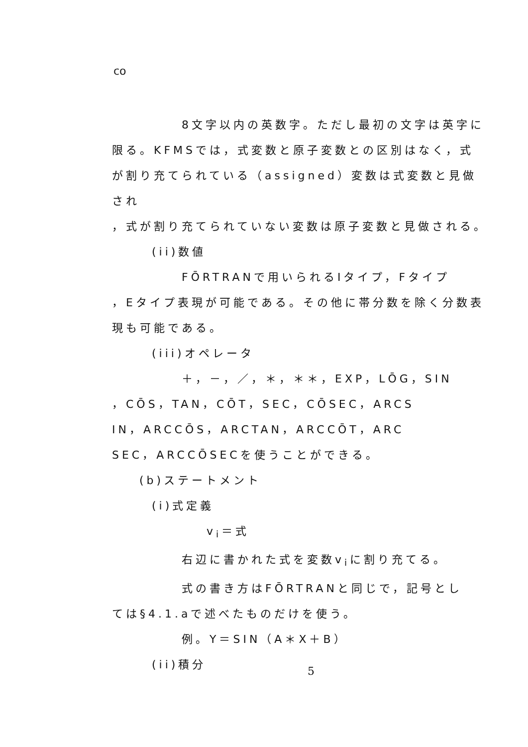co
8文字以内の英数字。ただし最初の文字は英字に
限る。KFMSでは，式変数と原子変数との区別はなく，式
が割り充てられている（assigned）変数は式変数と見做され
，式が割り充てられていない変数は原子変数と見做される。
(ii)数値
FŌRTRANで用いられるIタイプ，Fタイプ
，Eタイプ表現が可能である。その他に帯分数を除く分数表
現も可能である。
(iii)オペレータ
＋，－，／，＊，＊＊，EXP，LŌG，SIN
，CŌS，TAN，CŌT，SEC，CŌSEC，ARCS
IN，ARCCŌS，ARCTAN，ARCCŌT，ARC
SEC，ARCCŌSECを使うことができる。
(b)ステートメント
(i)式定義
v<sub>i</sub>＝式
右辺に書かれた式を変数v<sub>i</sub>に割り充てる。
式の書き方はFŌRTRANと同じで，記号とし
ては§4.1.aで述べたものだけを使う。
例。Y＝SIN（A＊X＋B）
(ii)積分
5